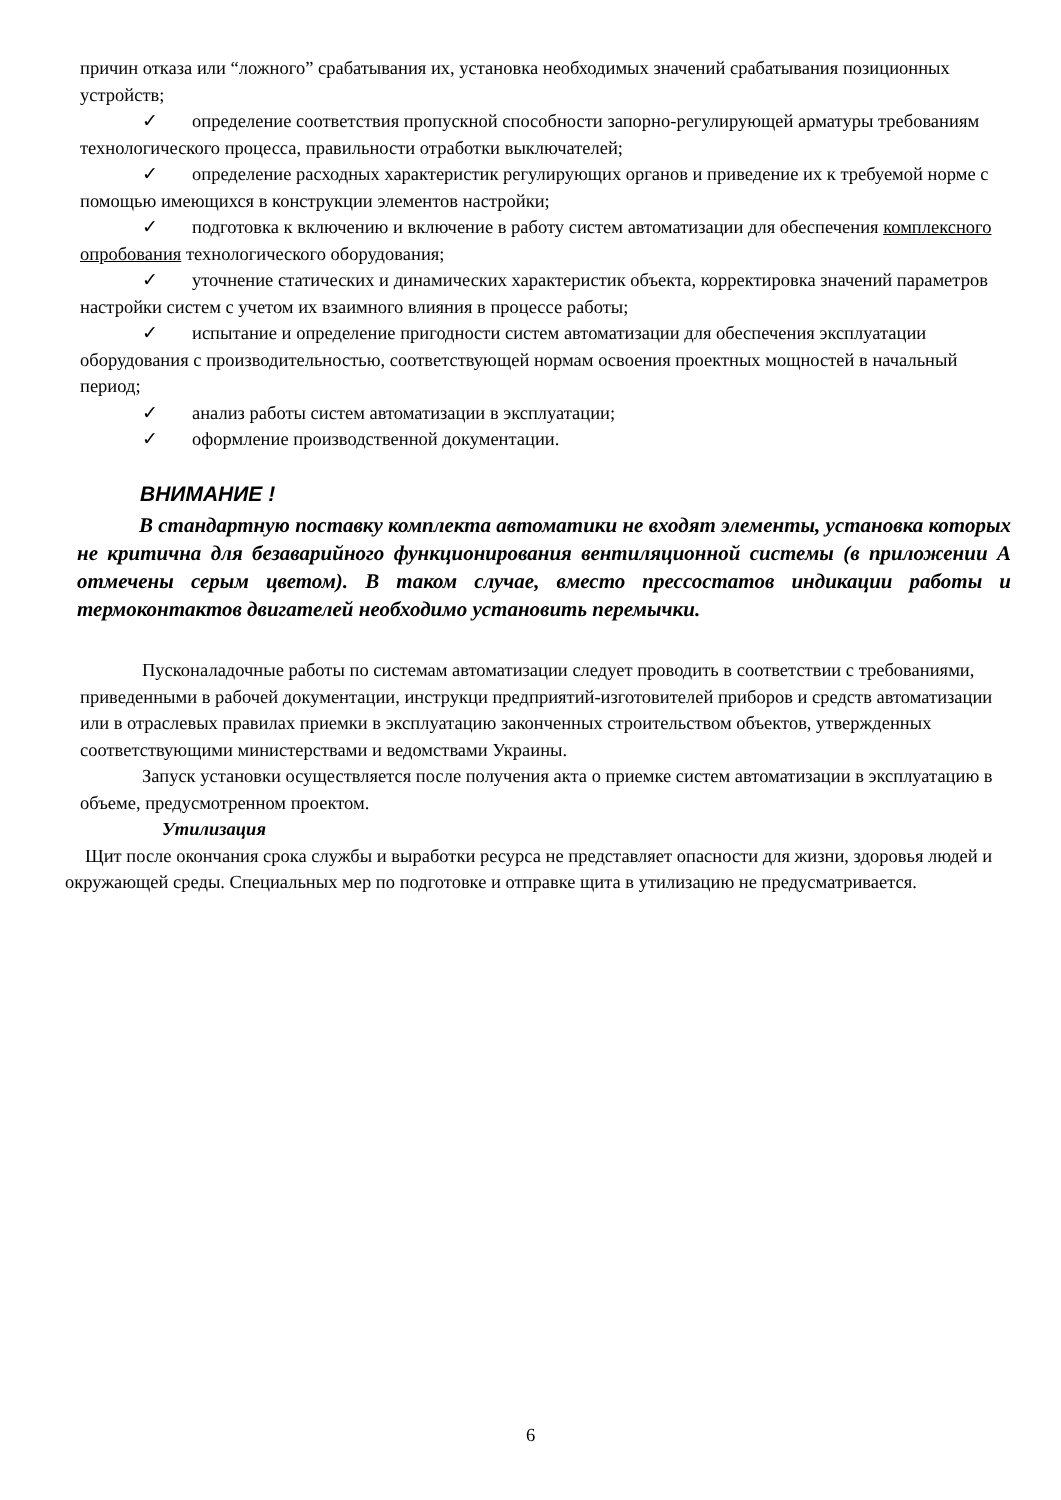причин отказа или “ложного” срабатывания их, установка необходимых значений срабатывания позиционных устройств;
✓ определение соответствия пропускной способности запорно-регулирующей арматуры требованиям технологического процесса, правильности отработки выключателей;
✓ определение расходных характеристик регулирующих органов и приведение их к требуемой норме с помощью имеющихся в конструкции элементов настройки;
✓ подготовка к включению и включение в работу систем автоматизации для обеспечения комплексного опробования технологического оборудования;
✓ уточнение статических и динамических характеристик объекта, корректировка значений параметров настройки систем с учетом их взаимного влияния в процессе работы;
✓ испытание и определение пригодности систем автоматизации для обеспечения эксплуатации оборудования с производительностью, соответствующей нормам освоения проектных мощностей в начальный период;
✓ анализ работы систем автоматизации в эксплуатации;
✓ оформление производственной документации.
ВНИМАНИЕ !
В стандартную поставку комплекта автоматики не входят элементы, установка которых не критична для безаварийного функционирования вентиляционной системы (в приложении А отмечены серым цветом). В таком случае, вместо прессостатов индикации работы и термоконтактов двигателей необходимо установить перемычки.
Пусконаладочные работы по системам автоматизации следует проводить в соответствии с требованиями, приведенными в рабочей документации, инструкци предприятий-изготовителей приборов и средств автоматизации или в отраслевых правилах приемки в эксплуатацию законченных строительством объектов, утвержденных соответствующими министерствами и ведомствами Украины.
Запуск установки осуществляется после получения акта о приемке систем автоматизации в эксплуатацию в объеме, предусмотренном проектом.
Утилизация
Щит после окончания срока службы и выработки ресурса не представляет опасности для жизни, здоровья людей и окружающей среды. Специальных мер по подготовке и отправке щита в утилизацию не предусматривается.
6